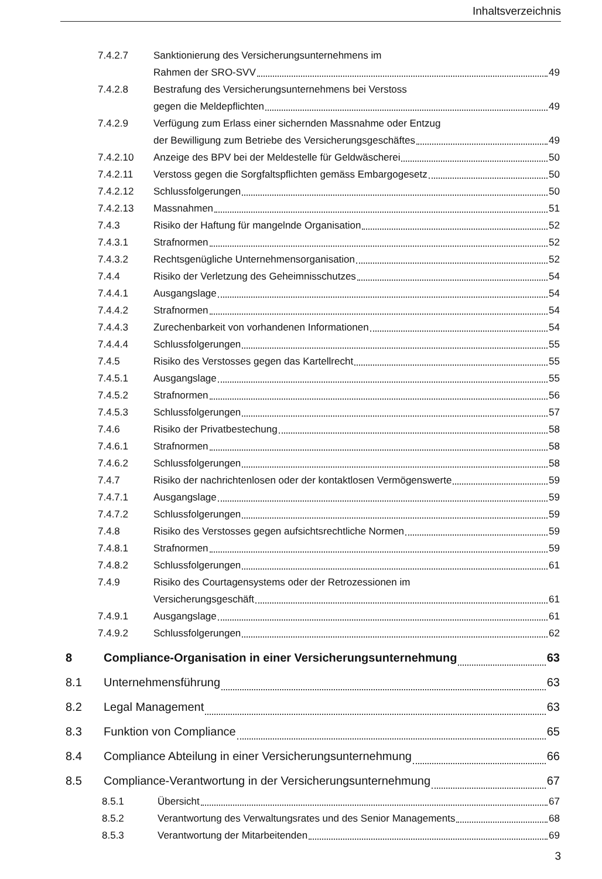Inhaltsverzeichnis
7.4.2.7 Sanktionierung des Versicherungsunternehmens im
Rahmen der SRO-SVV 49
7.4.2.8 Bestrafung des Versicherungsunternehmens bei Verstoss
gegen die Meldepflichten 49
7.4.2.9 Verfügung zum Erlass einer sichernden Massnahme oder Entzug
der Bewilligung zum Betriebe des Versicherungsgeschäftes 49
7.4.2.10 Anzeige des BPV bei der Meldestelle für Geldwäscherei 50
7.4.2.11 Verstoss gegen die Sorgfaltspflichten gemäss Embargogesetz 50
7.4.2.12 Schlussfolgerungen 50
7.4.2.13 Massnahmen 51
7.4.3 Risiko der Haftung für mangelnde Organisation 52
7.4.3.1 Strafnormen 52
7.4.3.2 Rechtsgenügliche Unternehmensorganisation 52
7.4.4 Risiko der Verletzung des Geheimnisschutzes 54
7.4.4.1 Ausgangslage 54
7.4.4.2 Strafnormen 54
7.4.4.3 Zurechenbarkeit von vorhandenen Informationen 54
7.4.4.4 Schlussfolgerungen 55
7.4.5 Risiko des Verstosses gegen das Kartellrecht 55
7.4.5.1 Ausgangslage 55
7.4.5.2 Strafnormen 56
7.4.5.3 Schlussfolgerungen 57
7.4.6 Risiko der Privatbestechung 58
7.4.6.1 Strafnormen 58
7.4.6.2 Schlussfolgerungen 58
7.4.7 Risiko der nachrichtenlosen oder der kontaktlosen Vermögenswerte 59
7.4.7.1 Ausgangslage 59
7.4.7.2 Schlussfolgerungen 59
7.4.8 Risiko des Verstosses gegen aufsichtsrechtliche Normen 59
7.4.8.1 Strafnormen 59
7.4.8.2 Schlussfolgerungen 61
7.4.9 Risiko des Courtagensystems oder der Retrozessionen im
Versicherungsgeschäft 61
7.4.9.1 Ausgangslage 61
7.4.9.2 Schlussfolgerungen 62
8 Compliance-Organisation in einer Versicherungsunternehmung 63
8.1 Unternehmensführung 63
8.2 Legal Management 63
8.3 Funktion von Compliance 65
8.4 Compliance Abteilung in einer Versicherungsunternehmung 66
8.5 Compliance-Verantwortung in der Versicherungsunternehmung 67
8.5.1 Übersicht 67
8.5.2 Verantwortung des Verwaltungsrates und des Senior Managements 68
8.5.3 Verantwortung der Mitarbeitenden 69
3